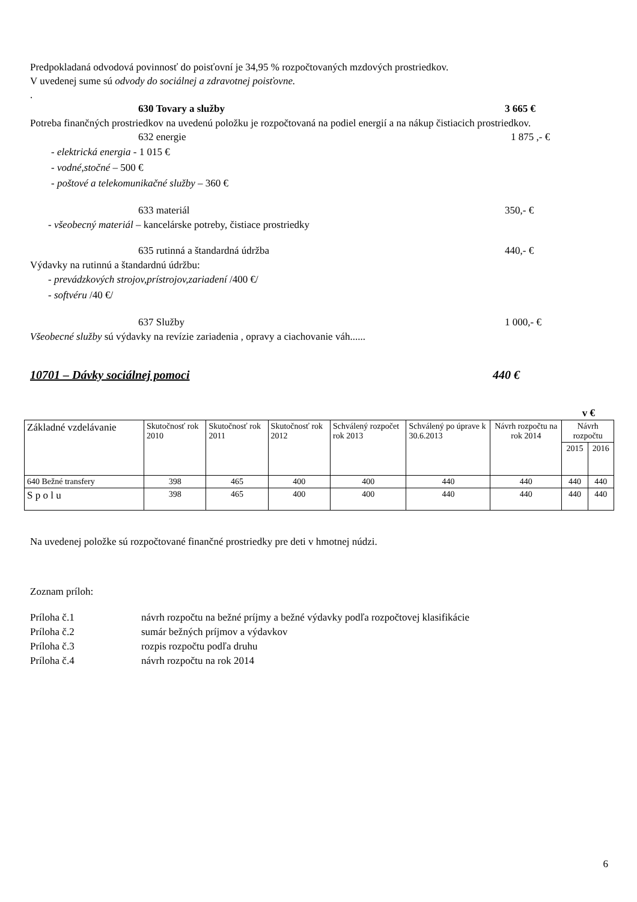Predpokladaná odvodová povinnosť do poisťovní je 34,95 % rozpočtovaných mzdových prostriedkov.
V uvedenej sume sú odvody do sociálnej a zdravotnej poisťovne.
.
630 Tovary a služby 3 665 €
Potreba finančných prostriedkov na uvedenú položku je rozpočtovaná na podiel energií a na nákup čistiacich prostriedkov.
632 energie 1 875 ,- €
- elektrická energia - 1 015 €
- vodné,stočné – 500 €
- poštové a telekomunikačné služby – 360 €
633 materiál 350,- €
- všeobecný materiál – kancelárske potreby, čistiace prostriedky
635 rutinná a štandardná údržba 440,- €
Výdavky na rutinnú a štandardnú údržbu:
- prevádzkových strojov,prístrojov,zariadení /400 €/
- softvéru /40 €/
637 Služby 1 000,- €
Všeobecné služby sú výdavky na revízie zariadenia , opravy a ciachovanie váh......
10701 – Dávky sociálnej pomoci 440 €
v €
| Základné vzdelávanie | Skutočnosť rok 2010 | Skutočnosť rok 2011 | Skutočnosť rok 2012 | Schválený rozpočet rok 2013 | Schválený po úprave k 30.6.2013 | Návrh rozpočtu na rok 2014 | Návrh rozpočtu | |
| --- | --- | --- | --- | --- | --- | --- | --- | --- |
| | | | | | | | 2015 | 2016 |
| 640 Bežné transfery | 398 | 465 | 400 | 400 | 440 | 440 | 440 | 440 |
| S p o l u | 398 | 465 | 400 | 400 | 440 | 440 | 440 | 440 |
Na uvedenej položke sú rozpočtované finančné prostriedky pre deti v hmotnej núdzi.
Zoznam príloh:
Príloha č.1 návrh rozpočtu na bežné príjmy a bežné výdavky podľa rozpočtovej klasifikácie
Príloha č.2 sumár bežných príjmov a výdavkov
Príloha č.3 rozpis rozpočtu podľa druhu
Príloha č.4 návrh rozpočtu na rok 2014
6